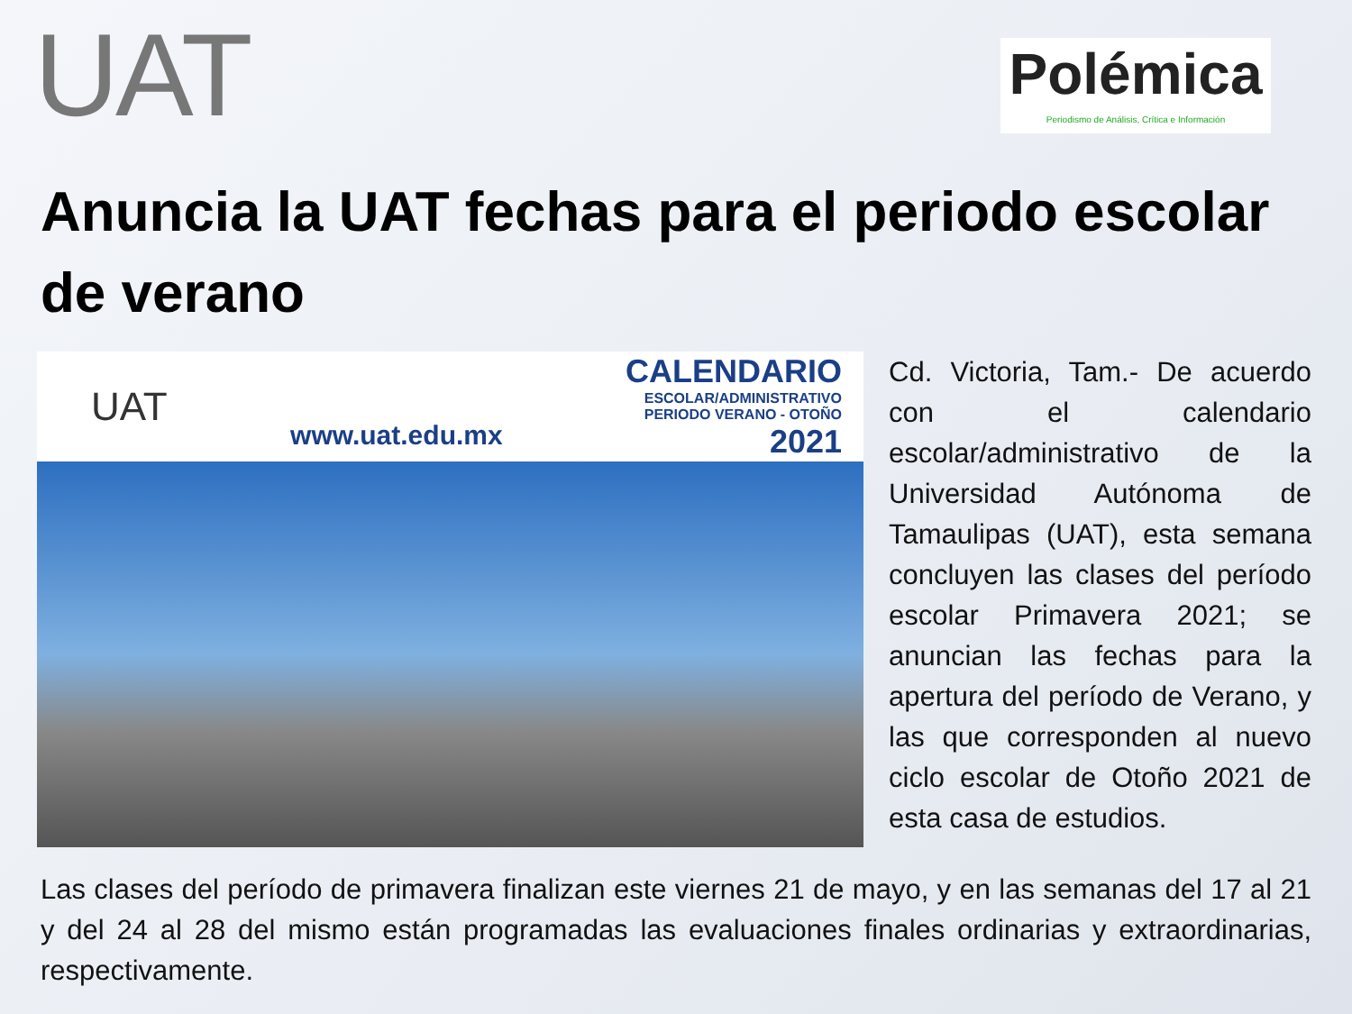UAT
Polémica
Periodismo de Análisis, Crítica e Información
Anuncia la UAT fechas para el periodo escolar de verano
UAT
www.uat.edu.mx
CALENDARIO
ESCOLAR/ADMINISTRATIVO
PERIODO VERANO - OTOÑO
2021
Cd. Victoria, Tam.- De acuerdo con el calendario escolar/administrativo de la Universidad Autónoma de Tamaulipas (UAT), esta semana concluyen las clases del período escolar Primavera 2021; se anuncian las fechas para la apertura del período de Verano, y las que corresponden al nuevo ciclo escolar de Otoño 2021 de esta casa de estudios.
Las clases del período de primavera finalizan este viernes 21 de mayo, y en las semanas del 17 al 21 y del 24 al 28 del mismo están programadas las evaluaciones finales ordinarias y extraordinarias, respectivamente.